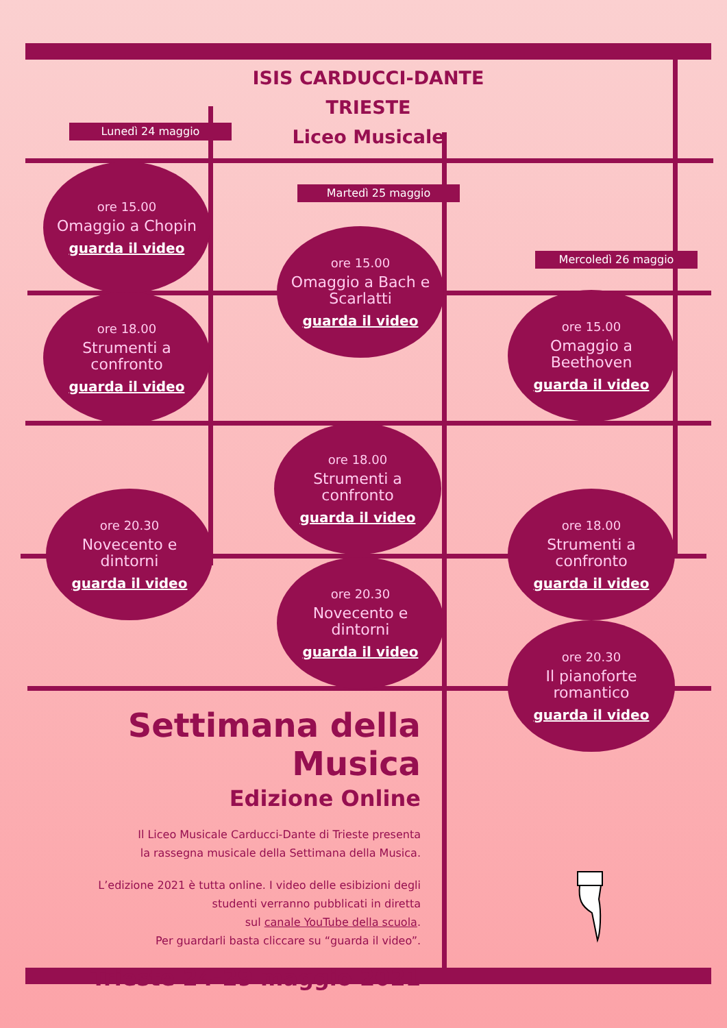ISIS CARDUCCI-DANTE
TRIESTE
Liceo Musicale
Lunedì 24 maggio
Martedì 25 maggio
Mercoledì 26 maggio
ore 15.00
Omaggio a Chopin
guarda il video
ore 18.00
Strumenti a
confronto
guarda il video
ore 20.30
Novecento e
dintorni
guarda il video
ore 15.00
Omaggio a Bach e
Scarlatti
guarda il video
ore 18.00
Strumenti a
confronto
guarda il video
ore 20.30
Novecento e
dintorni
guarda il video
ore 15.00
Omaggio a
Beethoven
guarda il video
ore 18.00
Strumenti a
confronto
guarda il video
ore 20.30
Il pianoforte
romantico
guarda il video
Settimana della Musica
Edizione Online
Il Liceo Musicale Carducci-Dante di Trieste presenta
la rassegna musicale della Settimana della Musica.
L’edizione 2021 è tutta online. I video delle esibizioni degli
studenti verranno pubblicati in diretta
sul canale YouTube della scuola.
Per guardarli basta cliccare su “guarda il video”.
Trieste 24-29 maggio 2021